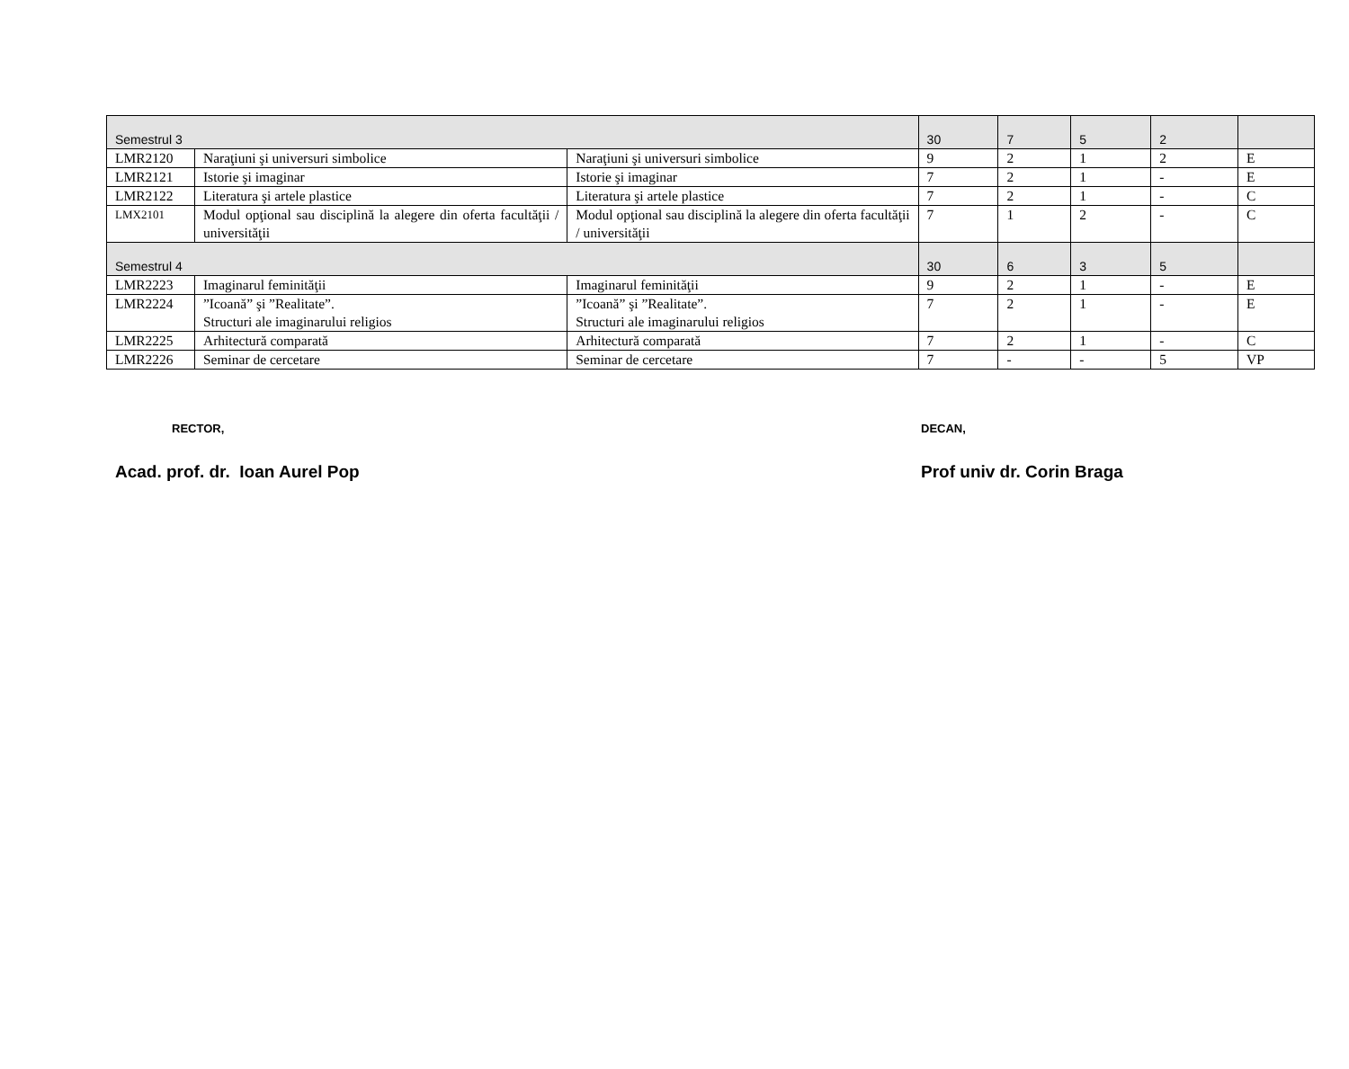| Semestrul 3 | | | 30 | 7 | 5 | 2 | |
| LMR2120 | Naraţiuni şi universuri simbolice | Naraţiuni şi universuri simbolice | 9 | 2 | 1 | 2 | E |
| LMR2121 | Istorie şi imaginar | Istorie şi imaginar | 7 | 2 | 1 | - | E |
| LMR2122 | Literatura şi artele plastice | Literatura şi artele plastice | 7 | 2 | 1 | - | C |
| LMX2101 | Modul opţional sau disciplină la alegere din oferta facultăţii / universităţii | Modul opţional sau disciplină la alegere din oferta facultăţii / universităţii | 7 | 1 | 2 | - | C |
| Semestrul 4 | | | 30 | 6 | 3 | 5 | |
| LMR2223 | Imaginarul feminităţii | Imaginarul feminităţii | 9 | 2 | 1 | - | E |
| LMR2224 | ”Icoană” şi ”Realitate”. Structuri ale imaginarului religios | ”Icoană” şi ”Realitate”. Structuri ale imaginarului religios | 7 | 2 | 1 | - | E |
| LMR2225 | Arhitectură comparată | Arhitectură comparată | 7 | 2 | 1 | - | C |
| LMR2226 | Seminar de cercetare | Seminar de cercetare | 7 | - | - | 5 | VP |
RECTOR,
Acad. prof. dr. Ioan Aurel Pop
DECAN,
Prof univ dr. Corin Braga